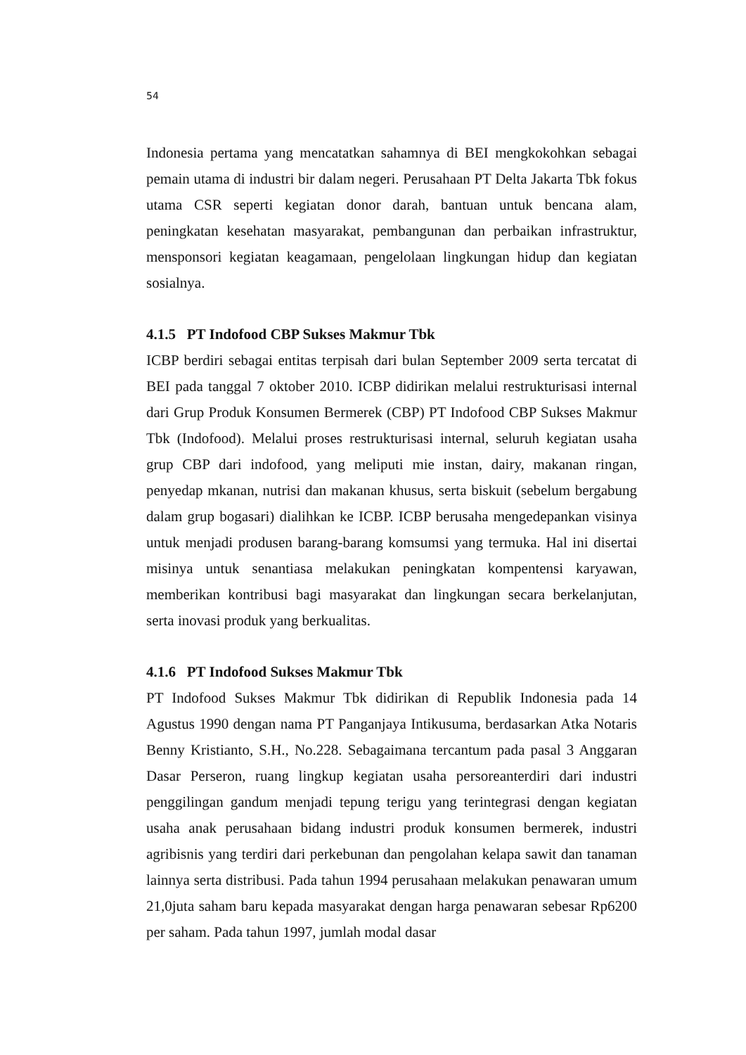54
Indonesia pertama yang mencatatkan sahamnya di BEI mengkokohkan sebagai pemain utama di industri bir dalam negeri. Perusahaan PT Delta Jakarta Tbk fokus utama CSR seperti kegiatan donor darah, bantuan untuk bencana alam, peningkatan kesehatan masyarakat, pembangunan dan perbaikan infrastruktur, mensponsori kegiatan keagamaan, pengelolaan lingkungan hidup dan kegiatan sosialnya.
4.1.5 PT Indofood CBP Sukses Makmur Tbk
ICBP berdiri sebagai entitas terpisah dari bulan September 2009 serta tercatat di BEI pada tanggal 7 oktober 2010. ICBP didirikan melalui restrukturisasi internal dari Grup Produk Konsumen Bermerek (CBP) PT Indofood CBP Sukses Makmur Tbk (Indofood). Melalui proses restrukturisasi internal, seluruh kegiatan usaha grup CBP dari indofood, yang meliputi mie instan, dairy, makanan ringan, penyedap mkanan, nutrisi dan makanan khusus, serta biskuit (sebelum bergabung dalam grup bogasari) dialihkan ke ICBP. ICBP berusaha mengedepankan visinya untuk menjadi produsen barang-barang komsumsi yang termuka. Hal ini disertai misinya untuk senantiasa melakukan peningkatan kompentensi karyawan, memberikan kontribusi bagi masyarakat dan lingkungan secara berkelanjutan, serta inovasi produk yang berkualitas.
4.1.6 PT Indofood Sukses Makmur Tbk
PT Indofood Sukses Makmur Tbk didirikan di Republik Indonesia pada 14 Agustus 1990 dengan nama PT Panganjaya Intikusuma, berdasarkan Atka Notaris Benny Kristianto, S.H., No.228. Sebagaimana tercantum pada pasal 3 Anggaran Dasar Perseron, ruang lingkup kegiatan usaha persoreanterdiri dari industri penggilingan gandum menjadi tepung terigu yang terintegrasi dengan kegiatan usaha anak perusahaan bidang industri produk konsumen bermerek, industri agribisnis yang terdiri dari perkebunan dan pengolahan kelapa sawit dan tanaman lainnya serta distribusi. Pada tahun 1994 perusahaan melakukan penawaran umum 21,0juta saham baru kepada masyarakat dengan harga penawaran sebesar Rp6200 per saham. Pada tahun 1997, jumlah modal dasar